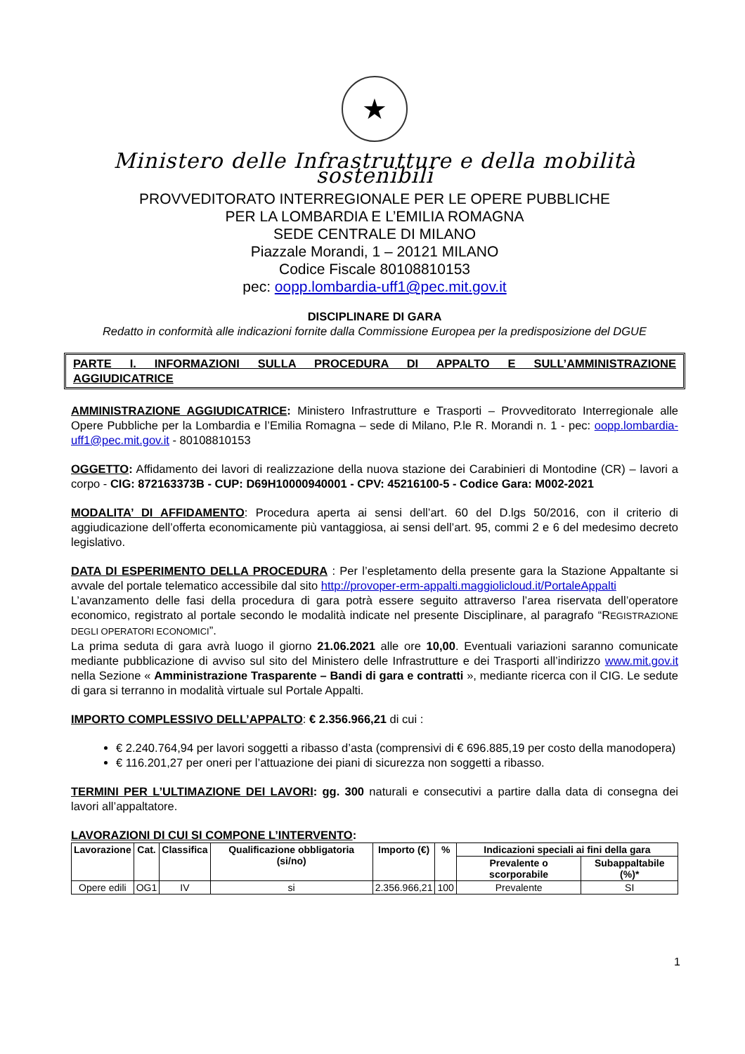★
Ministero delle Infrastrutture e della mobilità sostenibili
PROVVEDITORATO INTERREGIONALE PER LE OPERE PUBBLICHE
PER LA LOMBARDIA E L’EMILIA ROMAGNA
SEDE CENTRALE DI MILANO
Piazzale Morandi, 1 – 20121 MILANO
Codice Fiscale 80108810153
pec: oopp.lombardia-uff1@pec.mit.gov.it
DISCIPLINARE DI GARA
Redatto in conformità alle indicazioni fornite dalla Commissione Europea per la predisposizione del DGUE
PARTE I. INFORMAZIONI SULLA PROCEDURA DI APPALTO E SULL’AMMINISTRAZIONE AGGIUDICATRICE
AMMINISTRAZIONE AGGIUDICATRICE: Ministero Infrastrutture e Trasporti – Provveditorato Interregionale alle Opere Pubbliche per la Lombardia e l’Emilia Romagna – sede di Milano, P.le R. Morandi n. 1 - pec: oopp.lombardia-uff1@pec.mit.gov.it - 80108810153
OGGETTO: Affidamento dei lavori di realizzazione della nuova stazione dei Carabinieri di Montodine (CR) – lavori a corpo - CIG: 872163373B - CUP: D69H10000940001 - CPV: 45216100-5 - Codice Gara: M002-2021
MODALITA’ DI AFFIDAMENTO: Procedura aperta ai sensi dell’art. 60 del D.lgs 50/2016, con il criterio di aggiudicazione dell’offerta economicamente più vantaggiosa, ai sensi dell’art. 95, commi 2 e 6 del medesimo decreto legislativo.
DATA DI ESPERIMENTO DELLA PROCEDURA : Per l’espletamento della presente gara la Stazione Appaltante si avvale del portale telematico accessibile dal sito http://provoper-erm-appalti.maggiolicloud.it/PortaleAppalti
L’avanzamento delle fasi della procedura di gara potrà essere seguito attraverso l’area riservata dell’operatore economico, registrato al portale secondo le modalità indicate nel presente Disciplinare, al paragrafo “REGISTRAZIONE DEGLI OPERATORI ECONOMICI”.
La prima seduta di gara avrà luogo il giorno 21.06.2021 alle ore 10,00. Eventuali variazioni saranno comunicate mediante pubblicazione di avviso sul sito del Ministero delle Infrastrutture e dei Trasporti all’indirizzo www.mit.gov.it nella Sezione « Amministrazione Trasparente – Bandi di gara e contratti », mediante ricerca con il CIG. Le sedute di gara si terranno in modalità virtuale sul Portale Appalti.
IMPORTO COMPLESSIVO DELL’APPALTO: € 2.356.966,21 di cui :
€ 2.240.764,94 per lavori soggetti a ribasso d’asta (comprensivi di € 696.885,19 per costo della manodopera)
€ 116.201,27 per oneri per l’attuazione dei piani di sicurezza non soggetti a ribasso.
TERMINI PER L’ULTIMAZIONE DEI LAVORI: gg. 300 naturali e consecutivi a partire dalla data di consegna dei lavori all’appaltatore.
LAVORAZIONI DI CUI SI COMPONE L’INTERVENTO:
| Lavorazione | Cat. | Classifica | Qualificazione obbligatoria (si/no) | Importo (€) | % | Indicazioni speciali ai fini della gara | |
| --- | --- | --- | --- | --- | --- | --- | --- |
| | | | | | | Prevalente o scorporabile | Subappaltabile (%)* |
| Opere edili | OG1 | IV | si | 2.356.966,21 | 100 | Prevalente | SI |
1